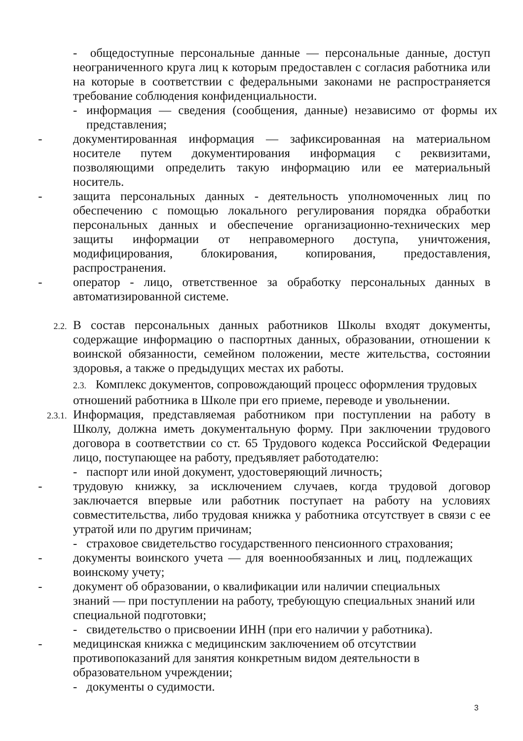- общедоступные персональные данные — персональные данные, доступ неограниченного круга лиц к которым предоставлен с согласия работника или на которые в соответствии с федеральными законами не распространяется требование соблюдения конфиденциальности.
- информация — сведения (сообщения, данные) независимо от формы их представления;
- документированная информация — зафиксированная на материальном носителе путем документирования информация с реквизитами, позволяющими определить такую информацию или ее материальный носитель.
- защита персональных данных - деятельность уполномоченных лиц по обеспечению с помощью локального регулирования порядка обработки персональных данных и обеспечение организационно-технических мер защиты информации от неправомерного доступа, уничтожения, модифицирования, блокирования, копирования, предоставления, распространения.
- оператор - лицо, ответственное за обработку персональных данных в автоматизированной системе.
2.2. В состав персональных данных работников Школы входят документы, содержащие информацию о паспортных данных, образовании, отношении к воинской обязанности, семейном положении, месте жительства, состоянии здоровья, а также о предыдущих местах их работы.
2.3. Комплекс документов, сопровождающий процесс оформления трудовых отношений работника в Школе при его приеме, переводе и увольнении.
2.3.1. Информация, представляемая работником при поступлении на работу в Школу, должна иметь документальную форму. При заключении трудового договора в соответствии со ст. 65 Трудового кодекса Российской Федерации лицо, поступающее на работу, предъявляет работодателю:
- паспорт или иной документ, удостоверяющий личность;
- трудовую книжку, за исключением случаев, когда трудовой договор заключается впервые или работник поступает на работу на условиях совместительства, либо трудовая книжка у работника отсутствует в связи с ее утратой или по другим причинам;
- страховое свидетельство государственного пенсионного страхования;
- документы воинского учета — для военнообязанных и лиц, подлежащих воинскому учету;
- документ об образовании, о квалификации или наличии специальных
знаний — при поступлении на работу, требующую специальных знаний или специальной подготовки;
- свидетельство о присвоении ИНН (при его наличии у работника).
- медицинская книжка с медицинским заключением об отсутствии
противопоказаний для занятия конкретным видом деятельности в
образовательном учреждении;
- документы о судимости.
3